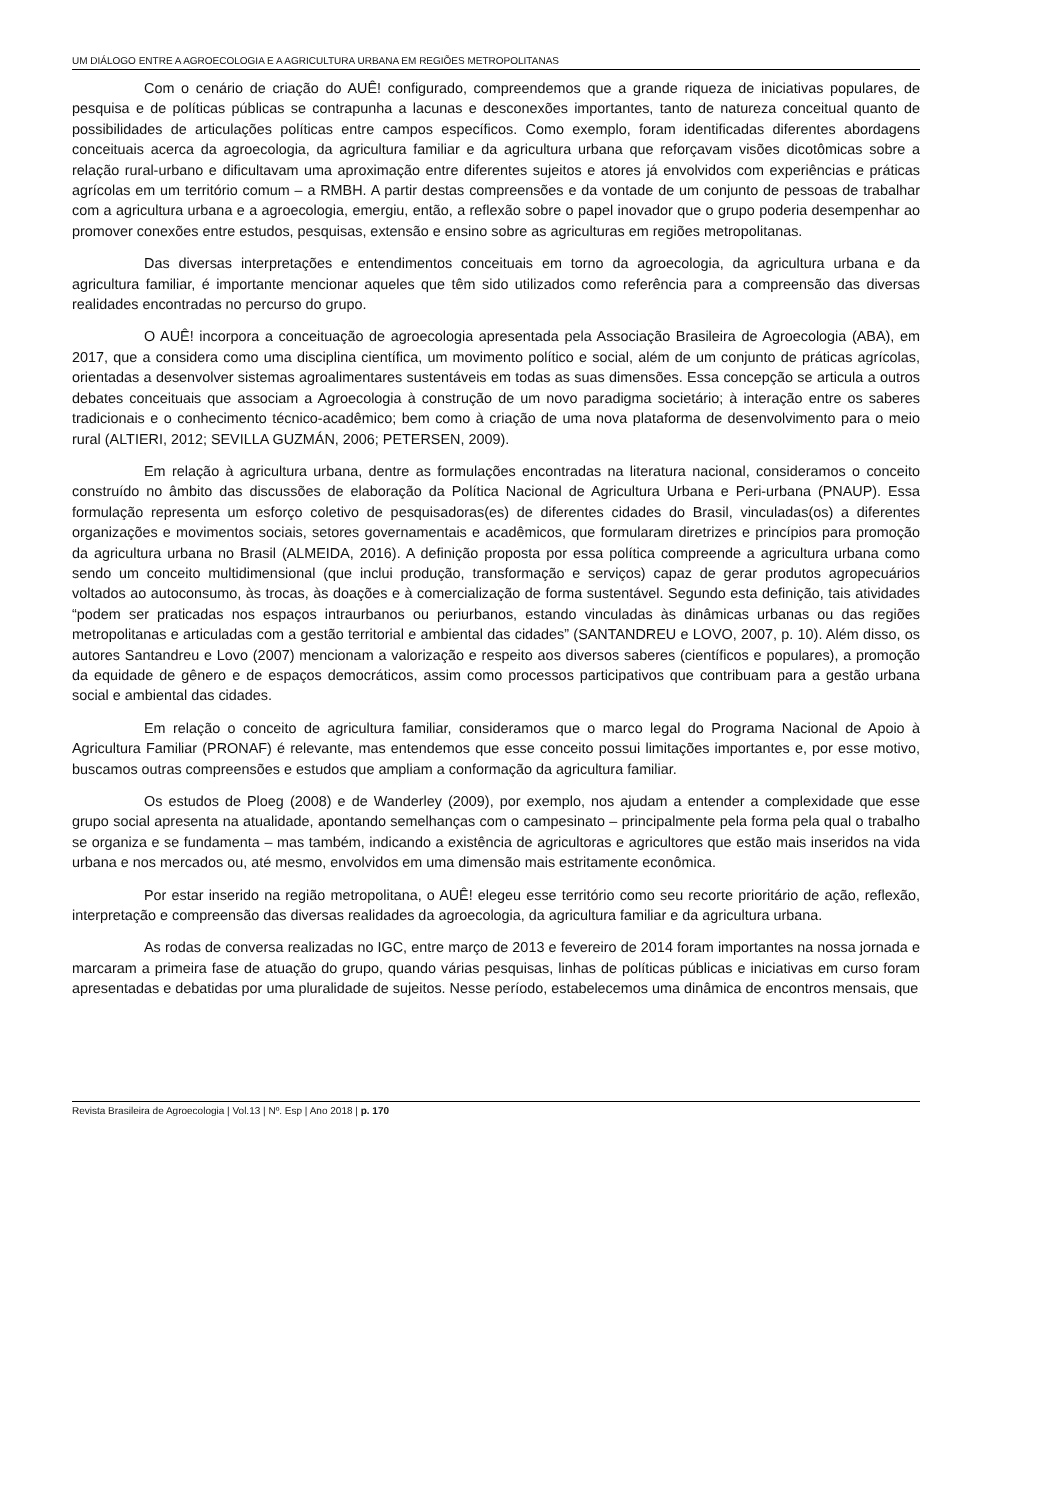UM DIÁLOGO ENTRE A AGROECOLOGIA E A AGRICULTURA URBANA EM REGIÕES METROPOLITANAS
Com o cenário de criação do AUÊ! configurado, compreendemos que a grande riqueza de iniciativas populares, de pesquisa e de políticas públicas se contrapunha a lacunas e desconexões importantes, tanto de natureza conceitual quanto de possibilidades de articulações políticas entre campos específicos. Como exemplo, foram identificadas diferentes abordagens conceituais acerca da agroecologia, da agricultura familiar e da agricultura urbana que reforçavam visões dicotômicas sobre a relação rural-urbano e dificultavam uma aproximação entre diferentes sujeitos e atores já envolvidos com experiências e práticas agrícolas em um território comum – a RMBH. A partir destas compreensões e da vontade de um conjunto de pessoas de trabalhar com a agricultura urbana e a agroecologia, emergiu, então, a reflexão sobre o papel inovador que o grupo poderia desempenhar ao promover conexões entre estudos, pesquisas, extensão e ensino sobre as agriculturas em regiões metropolitanas.
Das diversas interpretações e entendimentos conceituais em torno da agroecologia, da agricultura urbana e da agricultura familiar, é importante mencionar aqueles que têm sido utilizados como referência para a compreensão das diversas realidades encontradas no percurso do grupo.
O AUÊ! incorpora a conceituação de agroecologia apresentada pela Associação Brasileira de Agroecologia (ABA), em 2017, que a considera como uma disciplina científica, um movimento político e social, além de um conjunto de práticas agrícolas, orientadas a desenvolver sistemas agroalimentares sustentáveis em todas as suas dimensões. Essa concepção se articula a outros debates conceituais que associam a Agroecologia à construção de um novo paradigma societário; à interação entre os saberes tradicionais e o conhecimento técnico-acadêmico; bem como à criação de uma nova plataforma de desenvolvimento para o meio rural (ALTIERI, 2012; SEVILLA GUZMÁN, 2006; PETERSEN, 2009).
Em relação à agricultura urbana, dentre as formulações encontradas na literatura nacional, consideramos o conceito construído no âmbito das discussões de elaboração da Política Nacional de Agricultura Urbana e Peri-urbana (PNAUP). Essa formulação representa um esforço coletivo de pesquisadoras(es) de diferentes cidades do Brasil, vinculadas(os) a diferentes organizações e movimentos sociais, setores governamentais e acadêmicos, que formularam diretrizes e princípios para promoção da agricultura urbana no Brasil (ALMEIDA, 2016). A definição proposta por essa política compreende a agricultura urbana como sendo um conceito multidimensional (que inclui produção, transformação e serviços) capaz de gerar produtos agropecuários voltados ao autoconsumo, às trocas, às doações e à comercialização de forma sustentável. Segundo esta definição, tais atividades “podem ser praticadas nos espaços intraurbanos ou periurbanos, estando vinculadas às dinâmicas urbanas ou das regiões metropolitanas e articuladas com a gestão territorial e ambiental das cidades” (SANTANDREU e LOVO, 2007, p. 10). Além disso, os autores Santandreu e Lovo (2007) mencionam a valorização e respeito aos diversos saberes (científicos e populares), a promoção da equidade de gênero e de espaços democráticos, assim como processos participativos que contribuam para a gestão urbana social e ambiental das cidades.
Em relação o conceito de agricultura familiar, consideramos que o marco legal do Programa Nacional de Apoio à Agricultura Familiar (PRONAF) é relevante, mas entendemos que esse conceito possui limitações importantes e, por esse motivo, buscamos outras compreensões e estudos que ampliam a conformação da agricultura familiar.
Os estudos de Ploeg (2008) e de Wanderley (2009), por exemplo, nos ajudam a entender a complexidade que esse grupo social apresenta na atualidade, apontando semelhanças com o campesinato – principalmente pela forma pela qual o trabalho se organiza e se fundamenta – mas também, indicando a existência de agricultoras e agricultores que estão mais inseridos na vida urbana e nos mercados ou, até mesmo, envolvidos em uma dimensão mais estritamente econômica.
Por estar inserido na região metropolitana, o AUÊ! elegeu esse território como seu recorte prioritário de ação, reflexão, interpretação e compreensão das diversas realidades da agroecologia, da agricultura familiar e da agricultura urbana.
As rodas de conversa realizadas no IGC, entre março de 2013 e fevereiro de 2014 foram importantes na nossa jornada e marcaram a primeira fase de atuação do grupo, quando várias pesquisas, linhas de políticas públicas e iniciativas em curso foram apresentadas e debatidas por uma pluralidade de sujeitos. Nesse período, estabelecemos uma dinâmica de encontros mensais, que
Revista Brasileira de Agroecologia | Vol.13 | Nº. Esp | Ano 2018 | p. 170